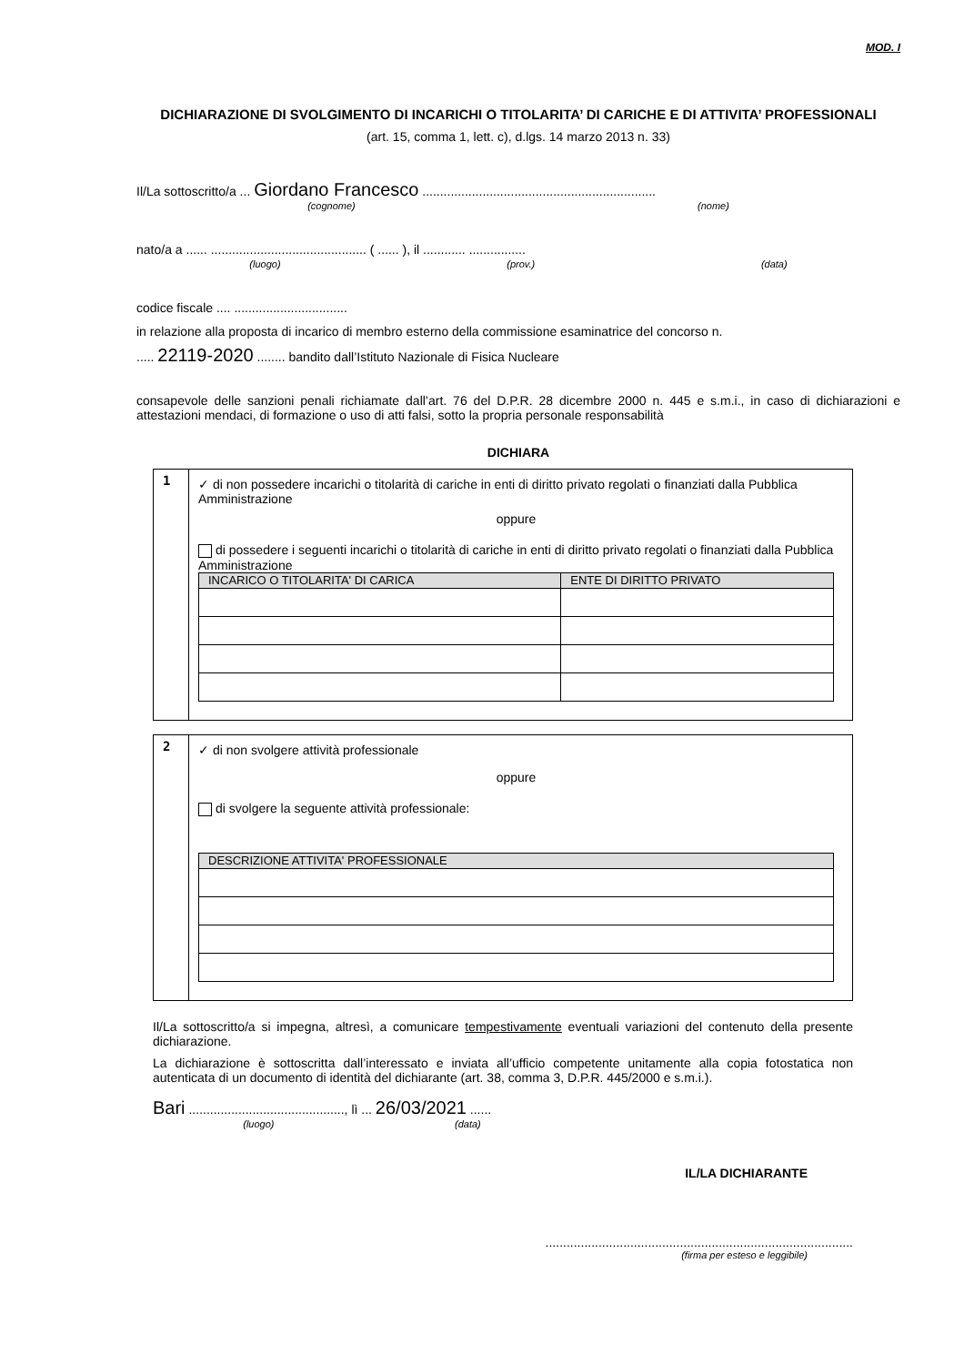MOD. I
DICHIARAZIONE DI SVOLGIMENTO DI INCARICHI O TITOLARITA’ DI CARICHE E DI ATTIVITA’ PROFESSIONALI
(art. 15, comma 1, lett. c), d.lgs. 14 marzo 2013 n. 33)
Il/La sottoscritto/a ... Giordano Francesco ..................................................................
(cognome) (nome)
nato/a a ...... ............................................ ( ...... ), il ............ ................
(luogo) (prov.) (data)
codice fiscale .... ................................
in relazione alla proposta di incarico di membro esterno della commissione esaminatrice del concorso n.
..... 22119-2020 ........ bandito dall’Istituto Nazionale di Fisica Nucleare
consapevole delle sanzioni penali richiamate dall’art. 76 del D.P.R. 28 dicembre 2000 n. 445 e s.m.i., in caso di dichiarazioni e attestazioni mendaci, di formazione o uso di atti falsi, sotto la propria personale responsabilità
DICHIARA
1
✓ di non possedere incarichi o titolarità di cariche in enti di diritto privato regolati o finanziati dalla Pubblica Amministrazione
oppure
di possedere i seguenti incarichi o titolarità di cariche in enti di diritto privato regolati o finanziati dalla Pubblica Amministrazione
| INCARICO O TITOLARITA' DI CARICA | ENTE DI DIRITTO PRIVATO |
| --- | --- |
2
✓ di non svolgere attività professionale
oppure
di svolgere la seguente attività professionale:
| DESCRIZIONE ATTIVITA' PROFESSIONALE |
| --- |
Il/La sottoscritto/a si impegna, altresì, a comunicare tempestivamente eventuali variazioni del contenuto della presente dichiarazione.
La dichiarazione è sottoscritta dall’interessato e inviata all’ufficio competente unitamente alla copia fotostatica non autenticata di un documento di identità del dichiarante (art. 38, comma 3, D.P.R. 445/2000 e s.m.i.).
Bari ............................................, lì ... 26/03/2021 ......
(luogo) (data)
IL/LA DICHIARANTE
.......................................................................................
(firma per esteso e leggibile)